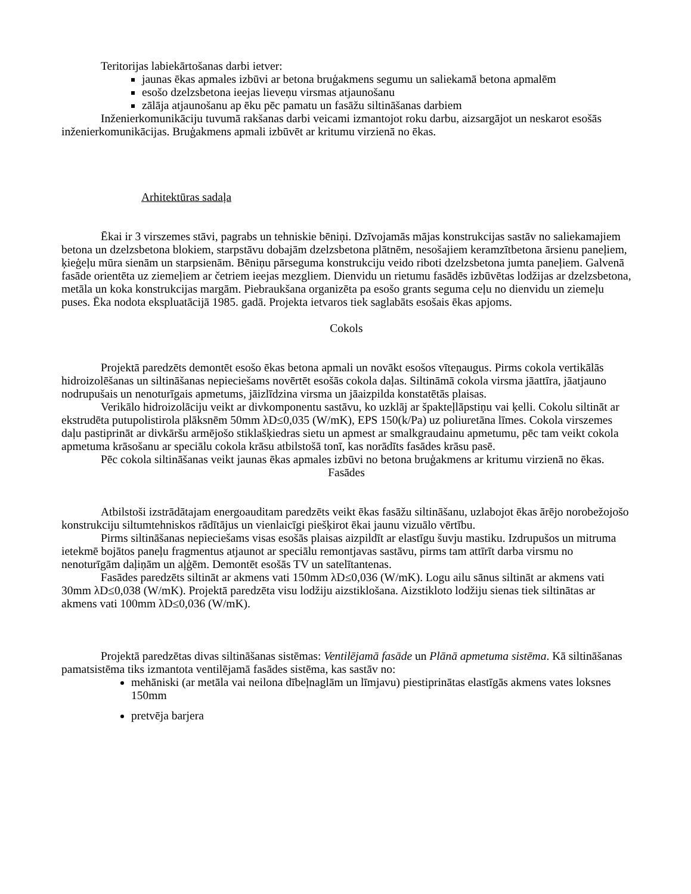Teritorijas labiekārtošanas darbi ietver:
jaunas ēkas apmales izbūvi ar betona bruģakmens segumu un saliekamā betona apmalēm
esošo dzelzsbetona ieejas lieveņu virsmas atjaunošanu
zālāja atjaunošanu ap ēku pēc pamatu un fasāžu siltināšanas darbiem
Inženierkomunikāciju tuvumā rakšanas darbi veicami izmantojot roku darbu, aizsargājot un neskarot esošās inženierkomunikācijas. Bruģakmens apmali izbūvēt ar kritumu virzienā no ēkas.
Arhitektūras sadaļa
Ēkai ir 3 virszemes stāvi, pagrabs un tehniskie bēniņi. Dzīvojamās mājas konstrukcijas sastāv no saliekamajiem betona un dzelzsbetona blokiem, starpstāvu dobajām dzelzsbetona plātnēm, nesošajiem keramzītbetona ārsienu paneļiem, ķieģeļu mūra sienām un starpsienām. Bēniņu pārseguma konstrukciju veido riboti dzelzsbetona jumta paneļiem. Galvenā fasāde orientēta uz ziemeļiem ar četriem ieejas mezgliem. Dienvidu un rietumu fasādēs izbūvētas lodžijas ar dzelzsbetona, metāla un koka konstrukcijas margām. Piebraukšana organizēta pa esošo grants seguma ceļu no dienvidu un ziemeļu puses. Ēka nodota ekspluatācijā 1985. gadā. Projekta ietvaros tiek saglabāts esošais ēkas apjoms.
Cokols
Projektā paredzēts demontēt esošo ēkas betona apmali un novākt esošos vīteņaugus. Pirms cokola vertikālās hidroizolēšanas un siltināšanas nepieciešams novērtēt esošās cokola daļas. Siltināmā cokola virsma jāattīra, jāatjauno nodrupušais un nenoturīgais apmetums, jāizlīdzina virsma un jāaizpilda konstatētās plaisas.
Verikālo hidroizolāciju veikt ar divkomponentu sastāvu, ko uzklāj ar špakteļlāpstiņu vai ķelli. Cokolu siltināt ar ekstrudēta putupolistirola plāksnēm 50mm λD≤0,035 (W/mK), EPS 150(k/Pa) uz poliuretāna līmes. Cokola virszemes daļu pastiprināt ar divkāršu armējošo stiklašķiedras sietu un apmest ar smalkgraudainu apmetumu, pēc tam veikt cokola apmetuma krāsošanu ar speciālu cokola krāsu atbilstošā tonī, kas norādīts fasādes krāsu pasē.
Pēc cokola siltināšanas veikt jaunas ēkas apmales izbūvi no betona bruģakmens ar kritumu virzienā no ēkas.
Fasādes
Atbilstoši izstrādātajam energoauditam paredzēts veikt ēkas fasāžu siltināšanu, uzlabojot ēkas ārējo norobežojošo konstrukciju siltumtehniskos rādītājus un vienlaicīgi piešķirot ēkai jaunu vizuālo vērtību.
Pirms siltināšanas nepieciešams visas esošās plaisas aizpildīt ar elastīgu šuvju mastiku. Izdrupušos un mitruma ietekmē bojātos paneļu fragmentus atjaunot ar speciālu remontjavas sastāvu, pirms tam attīrīt darba virsmu no nenoturīgām daļiņām un aļģēm. Demontēt esošās TV un satelītantenas.
Fasādes paredzēts siltināt ar akmens vati 150mm λD≤0,036 (W/mK). Logu ailu sānus siltināt ar akmens vati 30mm λD≤0,038 (W/mK). Projektā paredzēta visu lodžiju aizstiklošana. Aizstikloto lodžiju sienas tiek siltinātas ar akmens vati 100mm λD≤0,036 (W/mK).
Projektā paredzētas divas siltināšanas sistēmas: Ventilējamā fasāde un Plānā apmetuma sistēma. Kā siltināšanas pamatsistēma tiks izmantota ventilējamā fasādes sistēma, kas sastāv no:
mehāniski (ar metāla vai neilona dībeļnaglām un līmjavu) piestiprinātas elastīgās akmens vates loksnes 150mm
pretvēja barjera